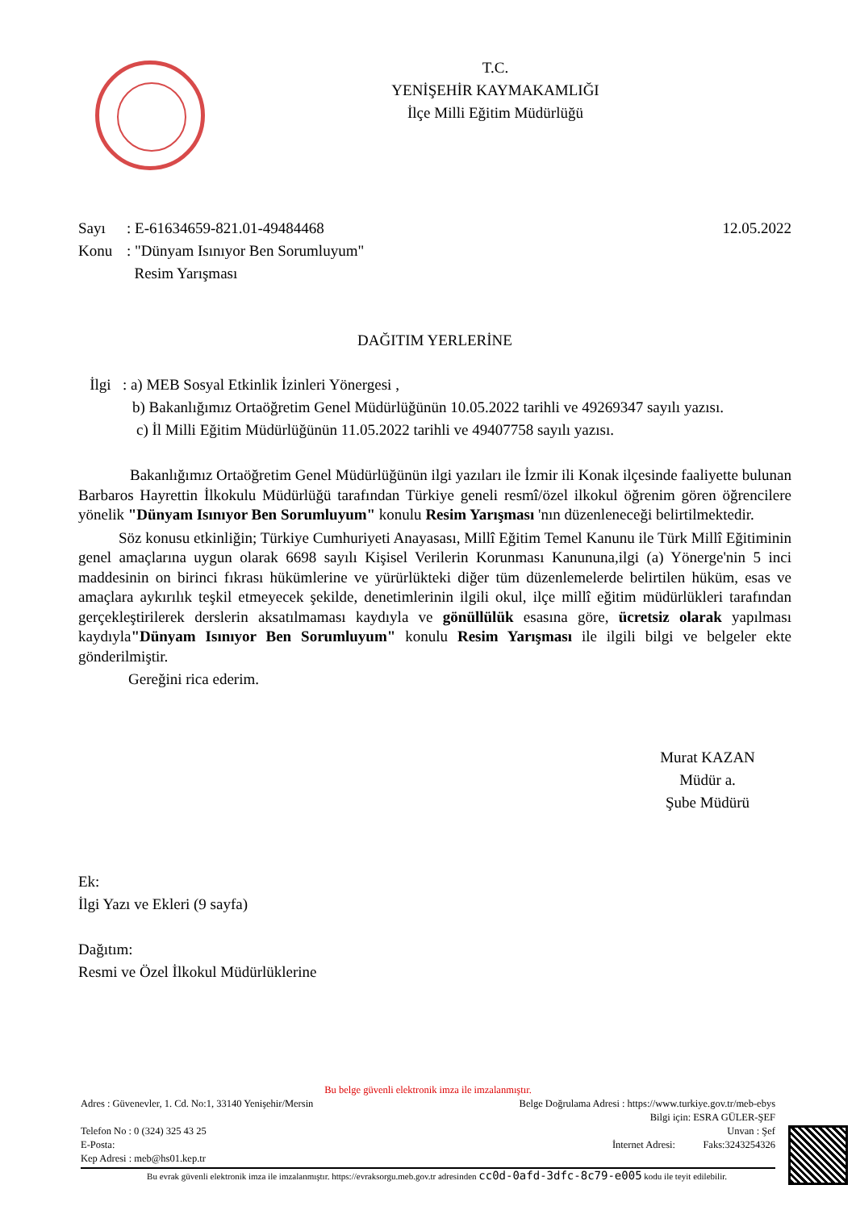T.C.
YENİŞEHİR KAYMAKAMLIĞI
İlçe Milli Eğitim Müdürlüğü
Sayı: E-61634659-821.01-49484468 12.05.2022
Konu: "Dünyam Isınıyor Ben Sorumluyum"
Resim Yarışması
DAĞITIM YERLERİNE
İlgi : a) MEB Sosyal Etkinlik İzinleri Yönergesi ,
b) Bakanlığımız Ortaöğretim Genel Müdürlüğünün 10.05.2022 tarihli ve 49269347 sayılı yazısı.
c) İl Milli Eğitim Müdürlüğünün 11.05.2022 tarihli ve 49407758 sayılı yazısı.
Bakanlığımız Ortaöğretim Genel Müdürlüğünün ilgi yazıları ile İzmir ili Konak ilçesinde faaliyette bulunan Barbaros Hayrettin İlkokulu Müdürlüğü tarafından Türkiye geneli resmî/özel ilkokul öğrenim gören öğrencilere yönelik "Dünyam Isınıyor Ben Sorumluyum" konulu Resim Yarışması 'nın düzenleneceği belirtilmektedir.
Söz konusu etkinliğin; Türkiye Cumhuriyeti Anayasası, Millî Eğitim Temel Kanunu ile Türk Millî Eğitiminin genel amaçlarına uygun olarak 6698 sayılı Kişisel Verilerin Korunması Kanununa,ilgi (a) Yönerge'nin 5 inci maddesinin on birinci fıkrası hükümlerine ve yürürlükteki diğer tüm düzenlemelerde belirtilen hüküm, esas ve amaçlara aykırılık teşkil etmeyecek şekilde, denetimlerinin ilgili okul, ilçe millî eğitim müdürlükleri tarafından gerçekleştirilerek derslerin aksatılmaması kaydıyla ve gönüllülük esasına göre, ücretsiz olarak yapılması kaydıyla"Dünyam Isınıyor Ben Sorumluyum" konulu Resim Yarışması ile ilgili bilgi ve belgeler ekte gönderilmiştir.
Gereğini rica ederim.
Murat KAZAN
Müdür a.
Şube Müdürü
Ek:
İlgi Yazı ve Ekleri (9 sayfa)
Dağıtım:
Resmi ve Özel İlkokul Müdürlüklerine
Bu belge güvenli elektronik imza ile imzalanmıştır.
Adres : Güvenevler, 1. Cd. No:1, 33140 Yenişehir/Mersin Belge Doğrulama Adresi : https://www.turkiye.gov.tr/meb-ebys
Bilgi için: ESRA GÜLER-ŞEF
Telefon No : 0 (324) 325 43 25 Unvan : Şef
E-Posta: İnternet Adresi: Faks:3243254326
Kep Adresi : meb@hs01.kep.tr
Bu evrak güvenli elektronik imza ile imzalanmıştır. https://evraksorgu.meb.gov.tr adresinden cc0d-0afd-3dfc-8c79-e005 kodu ile teyit edilebilir.